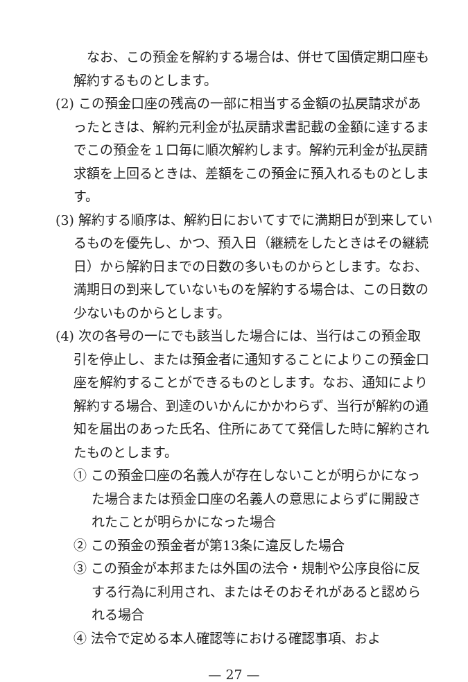なお、この預金を解約する場合は、併せて国債定期口座も解約するものとします。
(2) この預金口座の残高の一部に相当する金額の払戻請求があったときは、解約元利金が払戻請求書記載の金額に達するまでこの預金を１口毎に順次解約します。解約元利金が払戻請求額を上回るときは、差額をこの預金に預入れるものとします。
(3) 解約する順序は、解約日においてすでに満期日が到来しているものを優先し、かつ、預入日（継続をしたときはその継続日）から解約日までの日数の多いものからとします。なお、満期日の到来していないものを解約する場合は、この日数の少ないものからとします。
(4) 次の各号の一にでも該当した場合には、当行はこの預金取引を停止し、または預金者に通知することによりこの預金口座を解約することができるものとします。なお、通知により解約する場合、到達のいかんにかかわらず、当行が解約の通知を届出のあった氏名、住所にあてて発信した時に解約されたものとします。
① この預金口座の名義人が存在しないことが明らかになった場合または預金口座の名義人の意思によらずに開設されたことが明らかになった場合
② この預金の預金者が第13条に違反した場合
③ この預金が本邦または外国の法令・規制や公序良俗に反する行為に利用され、またはそのおそれがあると認められる場合
④ 法令で定める本人確認等における確認事項、およ
— 27 —